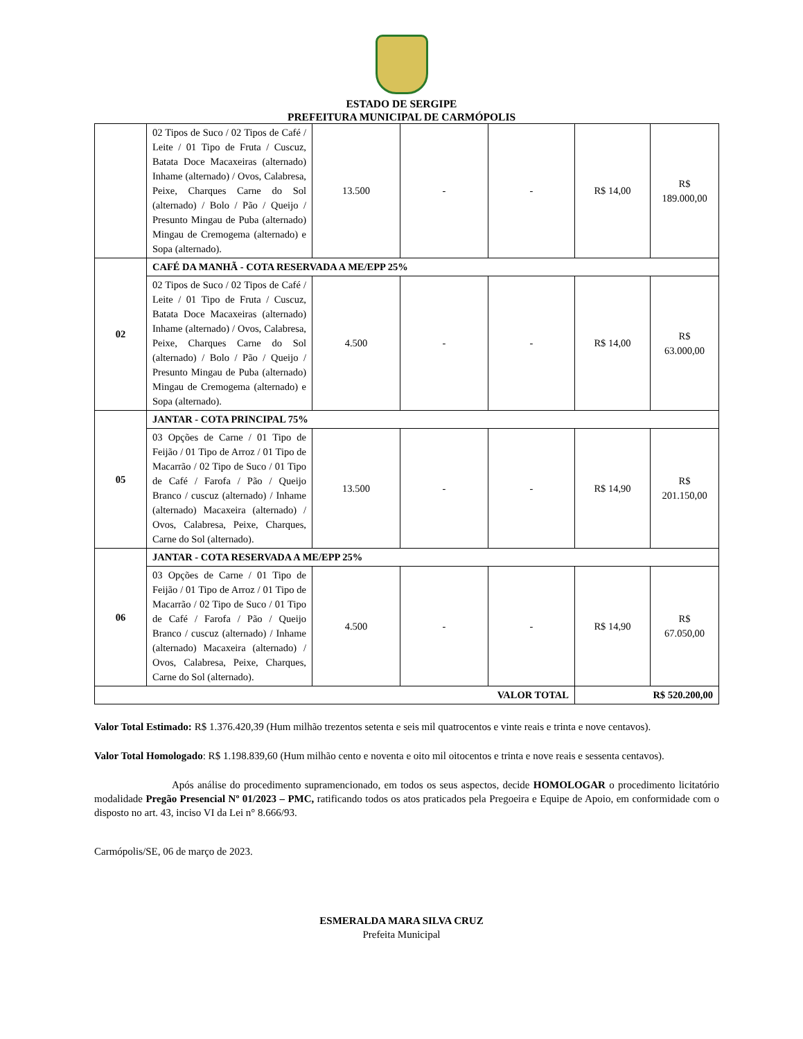ESTADO DE SERGIPE
PREFEITURA MUNICIPAL DE CARMÓPOLIS
| | 02 Tipos de Suco / 02 Tipos de Café / Leite / 01 Tipo de Fruta / Cuscuz, Batata Doce Macaxeiras (alternado) Inhame (alternado) / Ovos, Calabresa, Peixe, Charques Carne do Sol (alternado) / Bolo / Pão / Queijo / Presunto Mingau de Puba (alternado) Mingau de Cremogema (alternado) e Sopa (alternado). | 13.500 | - | - | R$ 14,00 | R$ 189.000,00 |
| 02 | CAFÉ DA MANHÃ - COTA RESERVADA A ME/EPP 25% | | | | | |
| | 02 Tipos de Suco / 02 Tipos de Café / Leite / 01 Tipo de Fruta / Cuscuz, Batata Doce Macaxeiras (alternado) Inhame (alternado) / Ovos, Calabresa, Peixe, Charques Carne do Sol (alternado) / Bolo / Pão / Queijo / Presunto Mingau de Puba (alternado) Mingau de Cremogema (alternado) e Sopa (alternado). | 4.500 | - | - | R$ 14,00 | R$ 63.000,00 |
| 05 | JANTAR - COTA PRINCIPAL 75% | | | | | |
| | 03 Opções de Carne / 01 Tipo de Feijão / 01 Tipo de Arroz / 01 Tipo de Macarrão / 02 Tipo de Suco / 01 Tipo de Café / Farofa / Pão / Queijo Branco / cuscuz (alternado) / Inhame (alternado) Macaxeira (alternado) / Ovos, Calabresa, Peixe, Charques, Carne do Sol (alternado). | 13.500 | - | - | R$ 14,90 | R$ 201.150,00 |
| 06 | JANTAR - COTA RESERVADA A ME/EPP 25% | | | | | |
| | 03 Opções de Carne / 01 Tipo de Feijão / 01 Tipo de Arroz / 01 Tipo de Macarrão / 02 Tipo de Suco / 01 Tipo de Café / Farofa / Pão / Queijo Branco / cuscuz (alternado) / Inhame (alternado) Macaxeira (alternado) / Ovos, Calabresa, Peixe, Charques, Carne do Sol (alternado). | 4.500 | - | - | R$ 14,90 | R$ 67.050,00 |
| VALOR TOTAL | | | | | R$ 520.200,00 | |
Valor Total Estimado: R$ 1.376.420,39 (Hum milhão trezentos setenta e seis mil quatrocentos e vinte reais e trinta e nove centavos).
Valor Total Homologado: R$ 1.198.839,60 (Hum milhão cento e noventa e oito mil oitocentos e trinta e nove reais e sessenta centavos).
Após análise do procedimento supramencionado, em todos os seus aspectos, decide HOMOLOGAR o procedimento licitatório modalidade Pregão Presencial Nº 01/2023 – PMC, ratificando todos os atos praticados pela Pregoeira e Equipe de Apoio, em conformidade com o disposto no art. 43, inciso VI da Lei n° 8.666/93.
Carmópolis/SE, 06 de março de 2023.
ESMERALDA MARA SILVA CRUZ
Prefeita Municipal